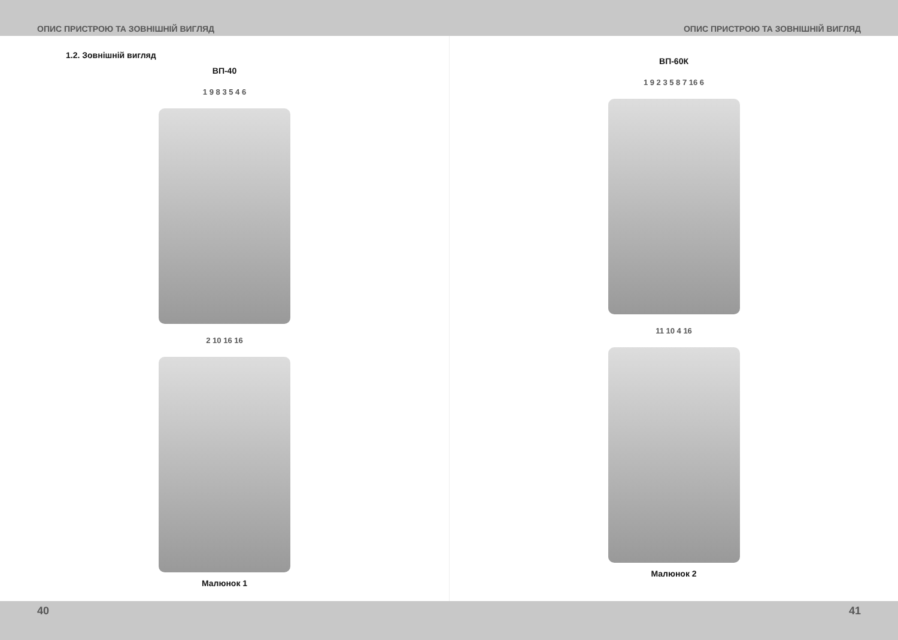ОПИС ПРИСТРОЮ ТА ЗОВНІШНІЙ ВИГЛЯД ОПИС ПРИСТРОЮ ТА ЗОВНІШНІЙ ВИГЛЯД
1.2. Зовнішній вигляд
ВП-40
1 9 8 3 5 4 6
2 10 16 16
Малюнок 1
ВП-60К
1 9 2 3 5 8 7 16 6
11 10 4 16
Малюнок 2
40 41